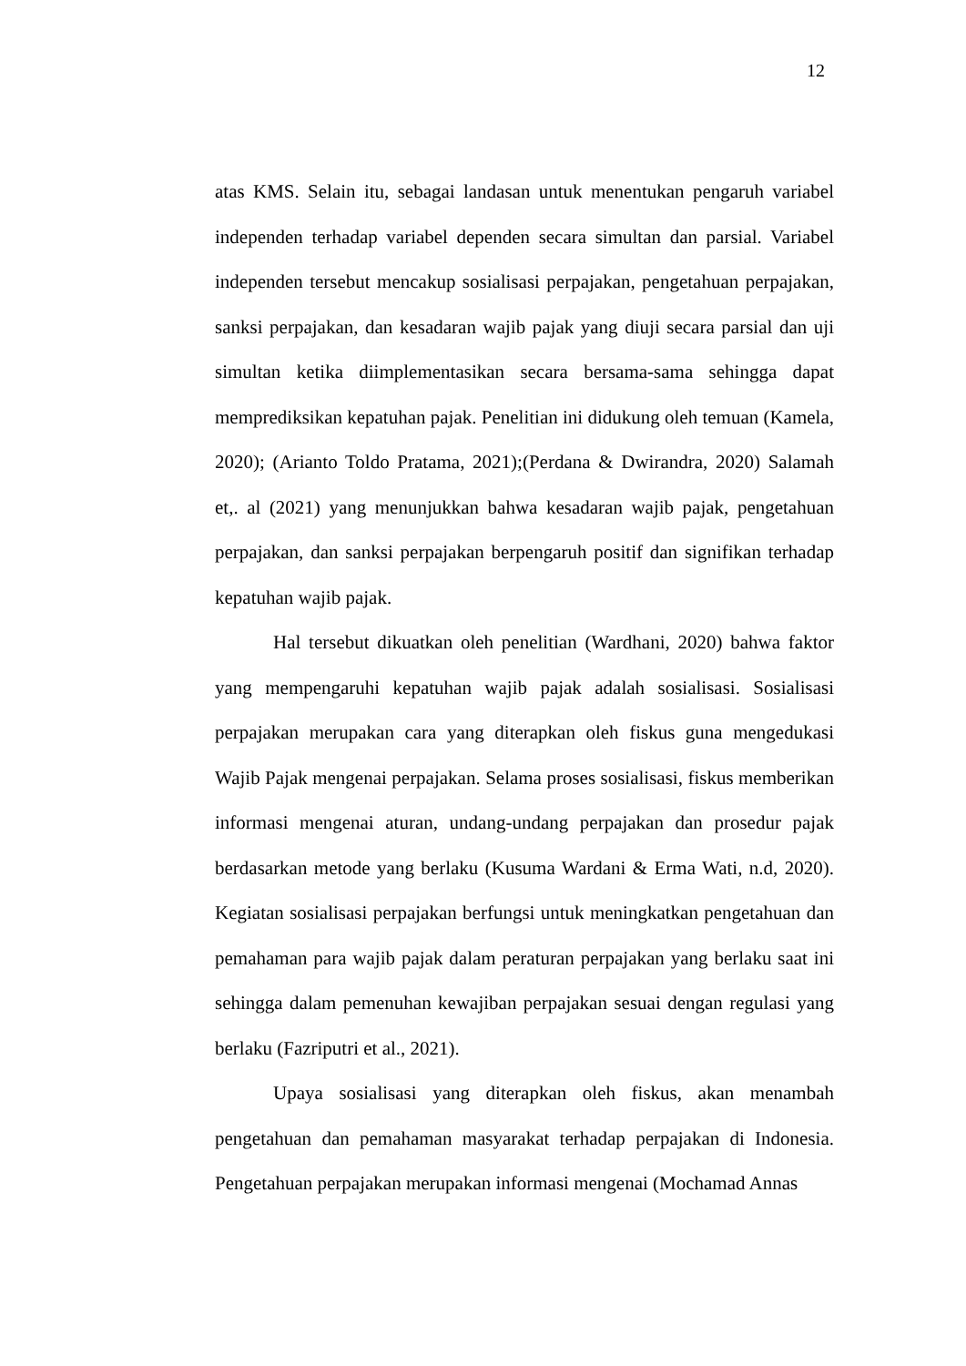12
atas KMS. Selain itu, sebagai landasan untuk menentukan pengaruh variabel independen terhadap variabel dependen secara simultan dan parsial. Variabel independen tersebut mencakup sosialisasi perpajakan, pengetahuan perpajakan, sanksi perpajakan, dan kesadaran wajib pajak yang diuji secara parsial dan uji simultan ketika diimplementasikan secara bersama-sama sehingga dapat memprediksikan kepatuhan pajak. Penelitian ini didukung oleh temuan (Kamela, 2020); (Arianto Toldo Pratama, 2021);(Perdana & Dwirandra, 2020) Salamah et,. al (2021) yang menunjukkan bahwa kesadaran wajib pajak, pengetahuan perpajakan, dan sanksi perpajakan berpengaruh positif dan signifikan terhadap kepatuhan wajib pajak.
Hal tersebut dikuatkan oleh penelitian (Wardhani, 2020) bahwa faktor yang mempengaruhi kepatuhan wajib pajak adalah sosialisasi. Sosialisasi perpajakan merupakan cara yang diterapkan oleh fiskus guna mengedukasi Wajib Pajak mengenai perpajakan. Selama proses sosialisasi, fiskus memberikan informasi mengenai aturan, undang-undang perpajakan dan prosedur pajak berdasarkan metode yang berlaku (Kusuma Wardani & Erma Wati, n.d, 2020). Kegiatan sosialisasi perpajakan berfungsi untuk meningkatkan pengetahuan dan pemahaman para wajib pajak dalam peraturan perpajakan yang berlaku saat ini sehingga dalam pemenuhan kewajiban perpajakan sesuai dengan regulasi yang berlaku (Fazriputri et al., 2021).
Upaya sosialisasi yang diterapkan oleh fiskus, akan menambah pengetahuan dan pemahaman masyarakat terhadap perpajakan di Indonesia. Pengetahuan perpajakan merupakan informasi mengenai (Mochamad Annas